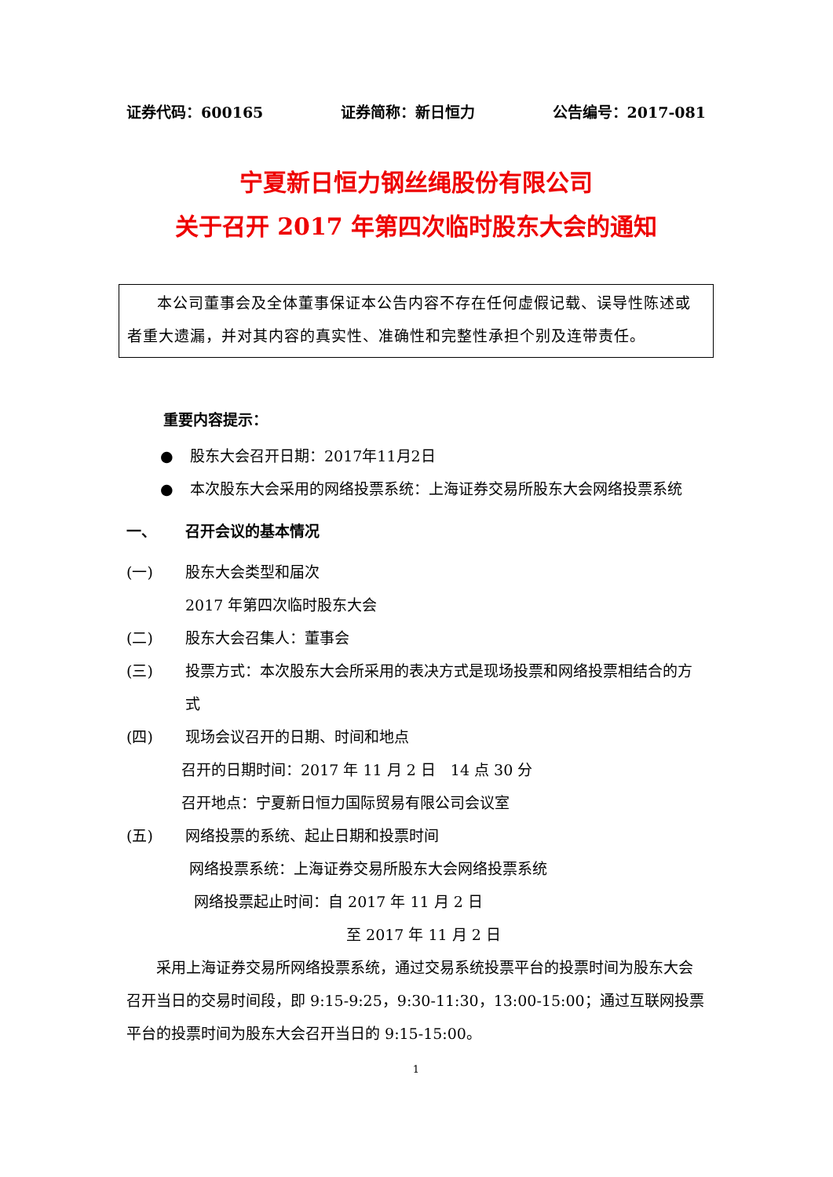证券代码：600165 证券简称：新日恒力 公告编号：2017-081
宁夏新日恒力钢丝绳股份有限公司
关于召开 2017 年第四次临时股东大会的通知
本公司董事会及全体董事保证本公告内容不存在任何虚假记载、误导性陈述或者重大遗漏，并对其内容的真实性、准确性和完整性承担个别及连带责任。
重要内容提示：
● 股东大会召开日期：2017年11月2日
● 本次股东大会采用的网络投票系统：上海证券交易所股东大会网络投票系统
一、 召开会议的基本情况
(一) 股东大会类型和届次
2017 年第四次临时股东大会
(二) 股东大会召集人：董事会
(三) 投票方式：本次股东大会所采用的表决方式是现场投票和网络投票相结合的方式
(四) 现场会议召开的日期、时间和地点
召开的日期时间：2017 年 11 月 2 日　14 点 30 分
召开地点：宁夏新日恒力国际贸易有限公司会议室
(五) 网络投票的系统、起止日期和投票时间
网络投票系统：上海证券交易所股东大会网络投票系统
网络投票起止时间：自 2017 年 11 月 2 日
至 2017 年 11 月 2 日
采用上海证券交易所网络投票系统，通过交易系统投票平台的投票时间为股东大会召开当日的交易时间段，即 9:15-9:25，9:30-11:30，13:00-15:00；通过互联网投票平台的投票时间为股东大会召开当日的 9:15-15:00。
1